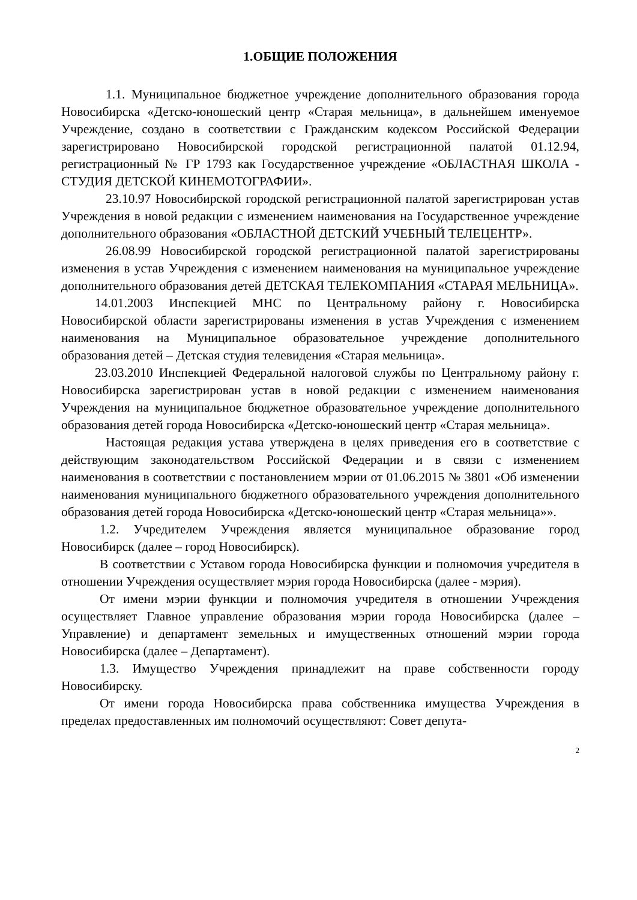1.ОБЩИЕ ПОЛОЖЕНИЯ
1.1. Муниципальное бюджетное учреждение дополнительного образования города Новосибирска «Детско-юношеский центр «Старая мельница», в дальнейшем именуемое Учреждение, создано в соответствии с Гражданским кодексом Российской Федерации зарегистрировано Новосибирской городской регистрационной палатой 01.12.94, регистрационный № ГР 1793 как Государственное учреждение «ОБЛАСТНАЯ ШКОЛА - СТУДИЯ ДЕТСКОЙ КИНЕМОТОГРАФИИ».
23.10.97 Новосибирской городской регистрационной палатой зарегистрирован устав Учреждения в новой редакции с изменением наименования на Государственное учреждение дополнительного образования «ОБЛАСТНОЙ ДЕТСКИЙ УЧЕБНЫЙ ТЕЛЕЦЕНТР».
26.08.99 Новосибирской городской регистрационной палатой зарегистрированы изменения в устав Учреждения с изменением наименования на муниципальное учреждение дополнительного образования детей ДЕТСКАЯ ТЕЛЕКОМПАНИЯ «СТАРАЯ МЕЛЬНИЦА».
14.01.2003 Инспекцией МНС по Центральному району г. Новосибирска Новосибирской области зарегистрированы изменения в устав Учреждения с изменением наименования на Муниципальное образовательное учреждение дополнительного образования детей – Детская студия телевидения «Старая мельница».
23.03.2010 Инспекцией Федеральной налоговой службы по Центральному району г. Новосибирска зарегистрирован устав в новой редакции с изменением наименования Учреждения на муниципальное бюджетное образовательное учреждение дополнительного образования детей города Новосибирска «Детско-юношеский центр «Старая мельница».
Настоящая редакция устава утверждена в целях приведения его в соответствие с действующим законодательством Российской Федерации и в связи с изменением наименования в соответствии с постановлением мэрии от 01.06.2015 № 3801 «Об изменении наименования муниципального бюджетного образовательного учреждения дополнительного образования детей города Новосибирска «Детско-юношеский центр «Старая мельница»».
1.2. Учредителем Учреждения является муниципальное образование город Новосибирск (далее – город Новосибирск).
В соответствии с Уставом города Новосибирска функции и полномочия учредителя в отношении Учреждения осуществляет мэрия города Новосибирска (далее - мэрия).
От имени мэрии функции и полномочия учредителя в отношении Учреждения осуществляет Главное управление образования мэрии города Новосибирска (далее – Управление) и департамент земельных и имущественных отношений мэрии города Новосибирска (далее – Департамент).
1.3. Имущество Учреждения принадлежит на праве собственности городу Новосибирску.
От имени города Новосибирска права собственника имущества Учреждения в пределах предоставленных им полномочий осуществляют: Совет депута-
2